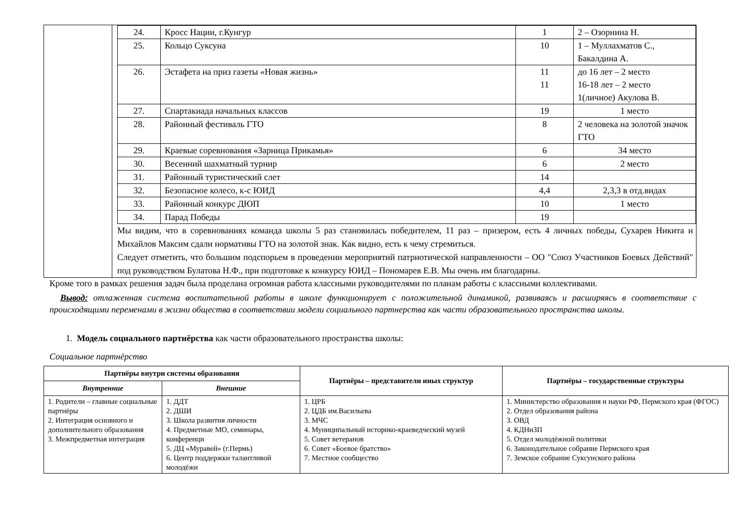| | / 24. / Кросс Нации, г.Кунгур / 1 / 2 – Озорнина Н. / / 25. / Кольцо Суксуна / 10 / 1 – Муллахматов С., Бакалдина А. / / 26. / Эстафета на приз газеты «Новая жизнь» / 11 11 / до 16 лет – 2 место 16-18 лет – 2 место 1(личное) Акулова В. / / 27. / Спартакиада начальных классов / 19 / 1 место / / 28. / Районный фестиваль ГТО / 8 / 2 человека на золотой значок ГТО / / 29. / Краевые соревнования «Зарница Прикамья» / 6 / 34 место / / 30. / Весенний шахматный турнир / 6 / 2 место / / 31. / Районный туристический слет / 14 / / / 32. / Безопасное колесо, к-с ЮИД / 4,4 / 2,3,3 в отд.видах / / 33. / Районный конкурс ДЮП / 10 / 1 место / / 34. / Парад Победы / 19 / / Мы видим, что в соревнованиях команда школы 5 раз становилась победителем, 11 раз – призером, есть 4 личных победы, Сухарев Никита и Михайлов Максим сдали нормативы ГТО на золотой знак. Как видно, есть к чему стремиться. Следует отметить, что большим подспорьем в проведении мероприятий патриотической направленности – ОО "Союз Участников Боевых Действий" под руководством Булатова Н.Ф., при подготовке к конкурсу ЮИД – Пономарев Е.В. Мы очень им благодарны. |
Кроме того в рамках решения задач была проделана огромная работа классными руководителями по планам работы с классными коллективами.
Вывод: отлаженная система воспитательной работы в школе функционирует с положительной динамикой, развиваясь и расширяясь в соответствие с происходящими переменами в жизни общества в соответствии модели социального партнерства как части образовательного пространства школы.
1. Модель социального партнёрства как части образовательного пространства школы:
Социальное партнёрство
| Партнёры внутри системы образования | | Партнёры – представители иных структур | Партнёры – государственные структуры |
| --- | --- | --- | --- |
| Внутренние | Внешние | | |
| 1. Родители – главные социальные партнёры 2. Интеграция основного и дополнительного образования 3. Межпредметная интеграция | 1. ДДТ 2. ДШИ 3. Школа развития личности 4. Предметные МО, семинары, конференци 5. ДЦ «Муравей» (г.Пермь) 6. Центр поддержки талантливой молодёжи | 1. ЦРБ 2. ЦДБ им.Васильева 3. МЧС 4. Муниципальный историко-краеведческий музей 5. Совет ветеранов 6. Совет «Боевое братство» 7. Местное сообщество | 1. Министерство образования и науки РФ, Пермского края (ФГОС) 2. Отдел образования района 3. ОВД 4. КДНиЗП 5. Отдел молодёжной политики 6. Законодательное собрание Пермского края 7. Земское собрание Суксунского района |